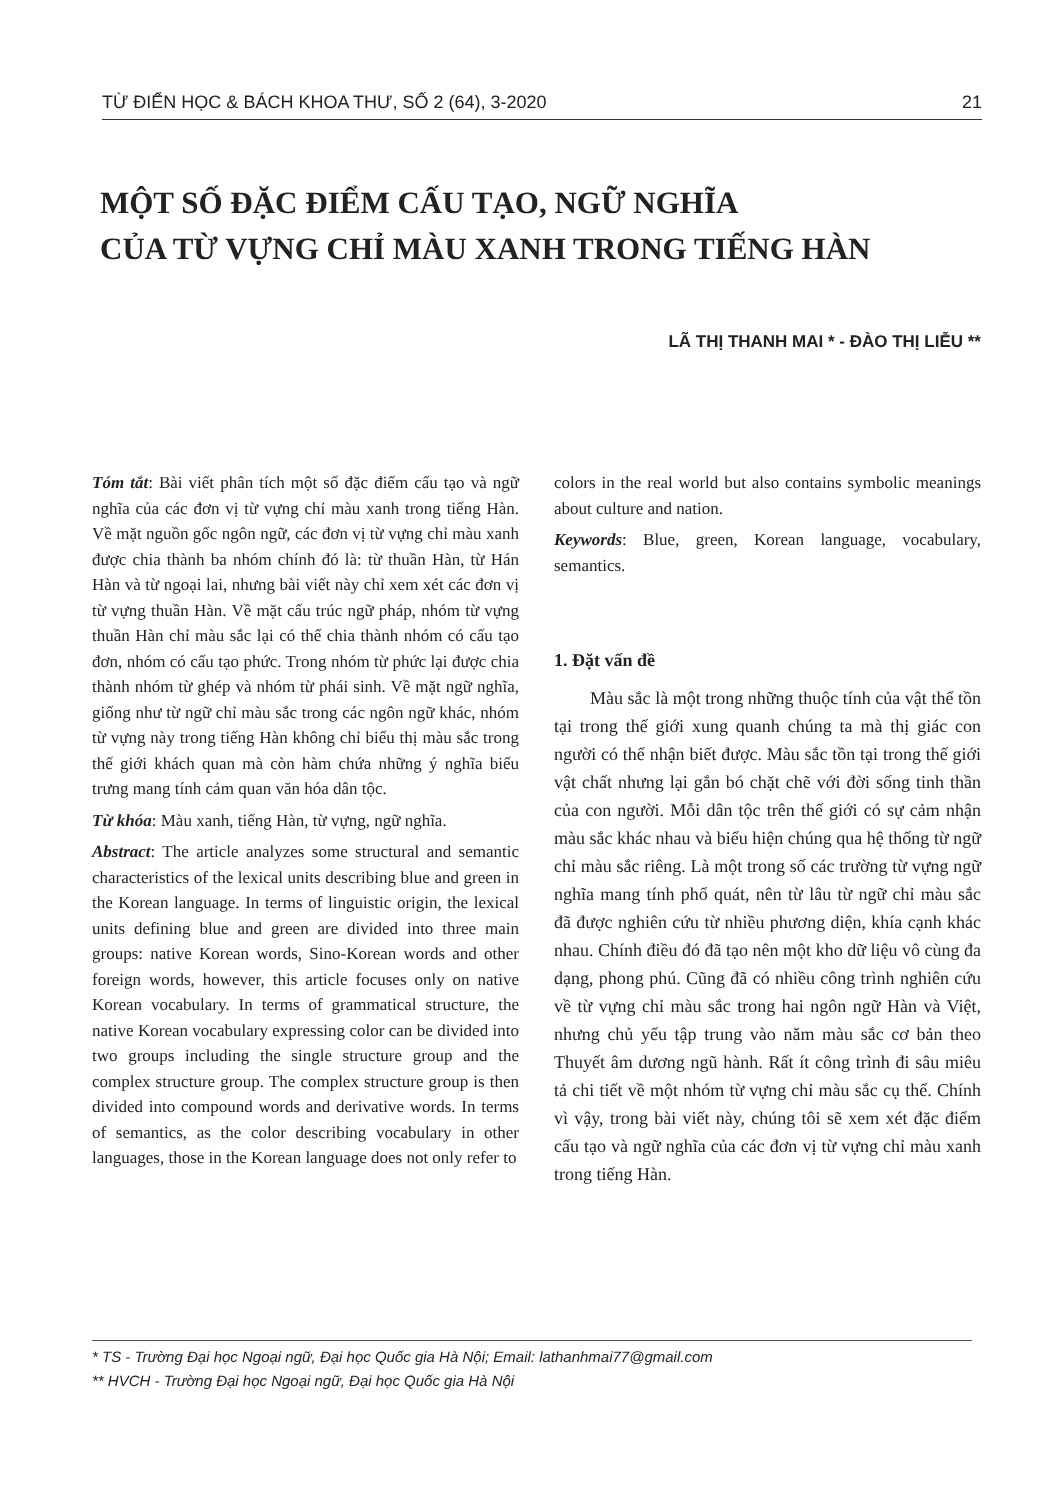TỪ ĐIỂN HỌC & BÁCH KHOA THƯ, SỐ 2 (64), 3-2020 21
MỘT SỐ ĐẶC ĐIỂM CẤU TẠO, NGỮ NGHĨA
CỦA TỪ VỰNG CHỈ MÀU XANH TRONG TIẾNG HÀN
LÃ THỊ THANH MAI * - ĐÀO THỊ LIỄU **
Tóm tắt: Bài viết phân tích một số đặc điểm cấu tạo và ngữ nghĩa của các đơn vị từ vựng chỉ màu xanh trong tiếng Hàn. Về mặt nguồn gốc ngôn ngữ, các đơn vị từ vựng chỉ màu xanh được chia thành ba nhóm chính đó là: từ thuần Hàn, từ Hán Hàn và từ ngoại lai, nhưng bài viết này chỉ xem xét các đơn vị từ vựng thuần Hàn. Về mặt cấu trúc ngữ pháp, nhóm từ vựng thuần Hàn chỉ màu sắc lại có thể chia thành nhóm có cấu tạo đơn, nhóm có cấu tạo phức. Trong nhóm từ phức lại được chia thành nhóm từ ghép và nhóm từ phái sinh. Về mặt ngữ nghĩa, giống như từ ngữ chỉ màu sắc trong các ngôn ngữ khác, nhóm từ vựng này trong tiếng Hàn không chỉ biểu thị màu sắc trong thế giới khách quan mà còn hàm chứa những ý nghĩa biểu trưng mang tính cảm quan văn hóa dân tộc.
Từ khóa: Màu xanh, tiếng Hàn, từ vựng, ngữ nghĩa.
Abstract: The article analyzes some structural and semantic characteristics of the lexical units describing blue and green in the Korean language. In terms of linguistic origin, the lexical units defining blue and green are divided into three main groups: native Korean words, Sino-Korean words and other foreign words, however, this article focuses only on native Korean vocabulary. In terms of grammatical structure, the native Korean vocabulary expressing color can be divided into two groups including the single structure group and the complex structure group. The complex structure group is then divided into compound words and derivative words. In terms of semantics, as the color describing vocabulary in other languages, those in the Korean language does not only refer to
colors in the real world but also contains symbolic meanings about culture and nation.
Keywords: Blue, green, Korean language, vocabulary, semantics.
1. Đặt vấn đề
Màu sắc là một trong những thuộc tính của vật thể tồn tại trong thế giới xung quanh chúng ta mà thị giác con người có thể nhận biết được. Màu sắc tồn tại trong thế giới vật chất nhưng lại gắn bó chặt chẽ với đời sống tinh thần của con người. Mỗi dân tộc trên thế giới có sự cảm nhận màu sắc khác nhau và biểu hiện chúng qua hệ thống từ ngữ chỉ màu sắc riêng. Là một trong số các trường từ vựng ngữ nghĩa mang tính phổ quát, nên từ lâu từ ngữ chỉ màu sắc đã được nghiên cứu từ nhiều phương diện, khía cạnh khác nhau. Chính điều đó đã tạo nên một kho dữ liệu vô cùng đa dạng, phong phú. Cũng đã có nhiều công trình nghiên cứu về từ vựng chỉ màu sắc trong hai ngôn ngữ Hàn và Việt, nhưng chủ yếu tập trung vào năm màu sắc cơ bản theo Thuyết âm dương ngũ hành. Rất ít công trình đi sâu miêu tả chi tiết về một nhóm từ vựng chỉ màu sắc cụ thể. Chính vì vậy, trong bài viết này, chúng tôi sẽ xem xét đặc điểm cấu tạo và ngữ nghĩa của các đơn vị từ vựng chỉ màu xanh trong tiếng Hàn.
* TS - Trường Đại học Ngoại ngữ, Đại học Quốc gia Hà Nội; Email: lathanhmai77@gmail.com
** HVCH - Trường Đại học Ngoại ngữ, Đại học Quốc gia Hà Nội